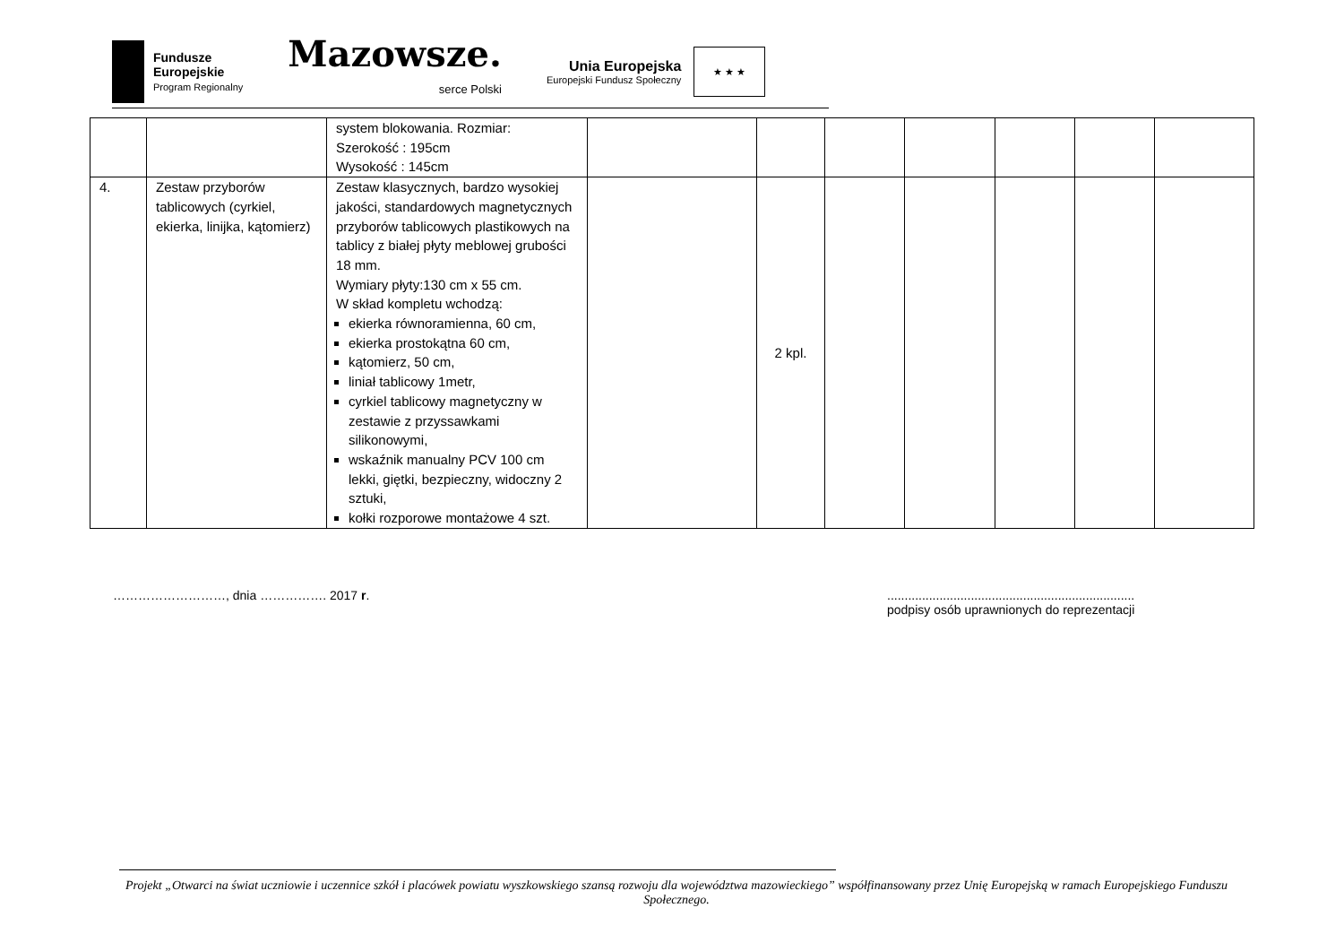Fundusze
Europejskie
Program Regionalny
Mazowsze.
serce Polski
Unia Europejska
Europejski Fundusz Społeczny
★ ★ ★
| | | system blokowania. Rozmiar: Szerokość : 195cm Wysokość : 145cm | | | | | | | |
| 4. | Zestaw przyborów tablicowych (cyrkiel, ekierka, linijka, kątomierz) | Zestaw klasycznych, bardzo wysokiej jakości, standardowych magnetycznych przyborów tablicowych plastikowych na tablicy z białej płyty meblowej grubości 18 mm. Wymiary płyty:130 cm x 55 cm. W skład kompletu wchodzą: ekierka równoramienna, 60 cm, ekierka prostokątna 60 cm, kątomierz, 50 cm, liniał tablicowy 1metr, cyrkiel tablicowy magnetyczny w zestawie z przyssawkami silikonowymi, wskaźnik manualny PCV 100 cm lekki, giętki, bezpieczny, widoczny 2 sztuki, kołki rozporowe montażowe 4 szt. | | 2 kpl. | | | | | |
………………………, dnia ……………. 2017 r.
.......................................................................
podpisy osób uprawnionych do reprezentacji
Projekt „Otwarci na świat uczniowie i uczennice szkół i placówek powiatu wyszkowskiego szansą rozwoju dla województwa mazowieckiego” współfinansowany przez Unię Europejską w ramach Europejskiego Funduszu Społecznego.